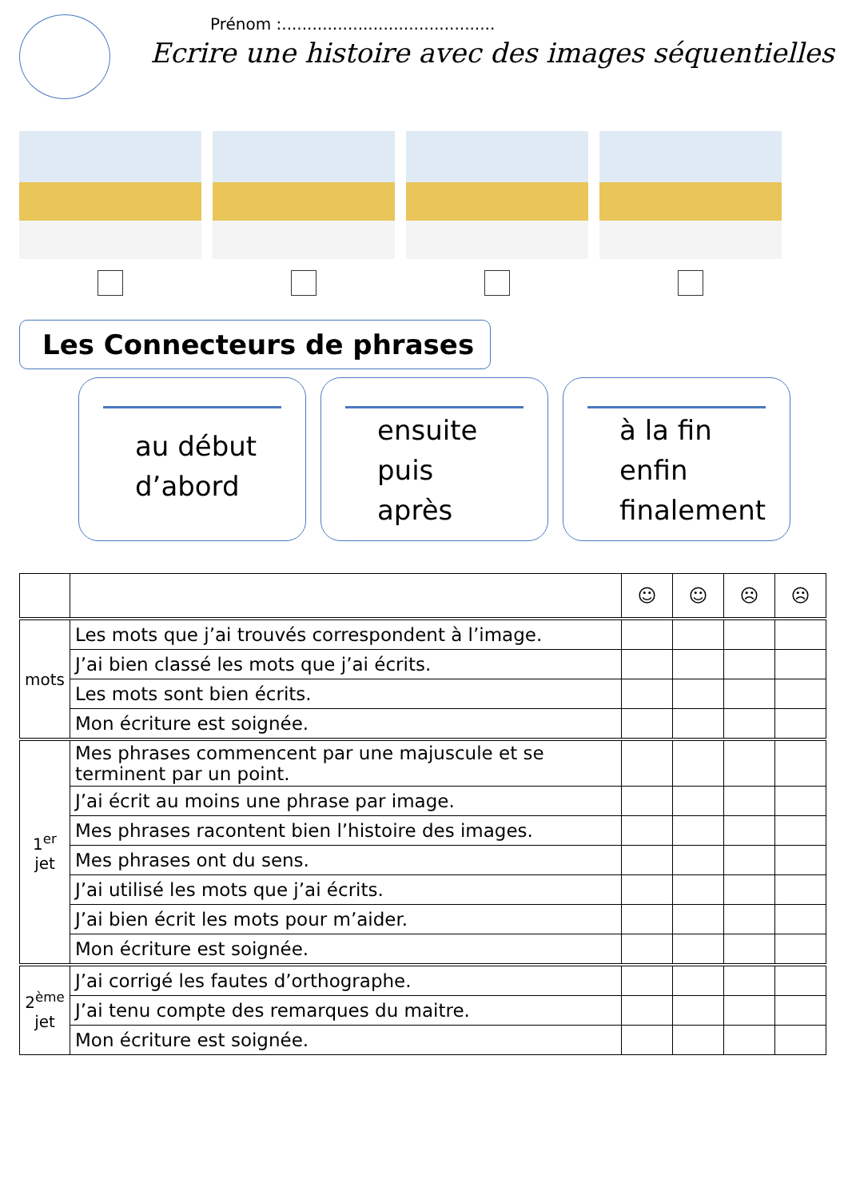Prénom :..........................................
Ecrire une histoire avec des images séquentielles
Les Connecteurs de phrases
au début
d’abord
ensuite
puis
après
à la fin
enfin
finalement
| | | ☺ | ☺ | ☹ | ☹ |
| --- | --- | --- | --- | --- | --- |
| mots | Les mots que j’ai trouvés correspondent à l’image. | | | | |
| | J’ai bien classé les mots que j’ai écrits. | | | | |
| | Les mots sont bien écrits. | | | | |
| | Mon écriture est soignée. | | | | |
| 1<sup>er</sup> jet | Mes phrases commencent par une majuscule et se terminent par un point. | | | | |
| | J’ai écrit au moins une phrase par image. | | | | |
| | Mes phrases racontent bien l’histoire des images. | | | | |
| | Mes phrases ont du sens. | | | | |
| | J’ai utilisé les mots que j’ai écrits. | | | | |
| | J’ai bien écrit les mots pour m’aider. | | | | |
| | Mon écriture est soignée. | | | | |
| 2<sup>ème</sup> jet | J’ai corrigé les fautes d’orthographe. | | | | |
| | J’ai tenu compte des remarques du maitre. | | | | |
| | Mon écriture est soignée. | | | | |